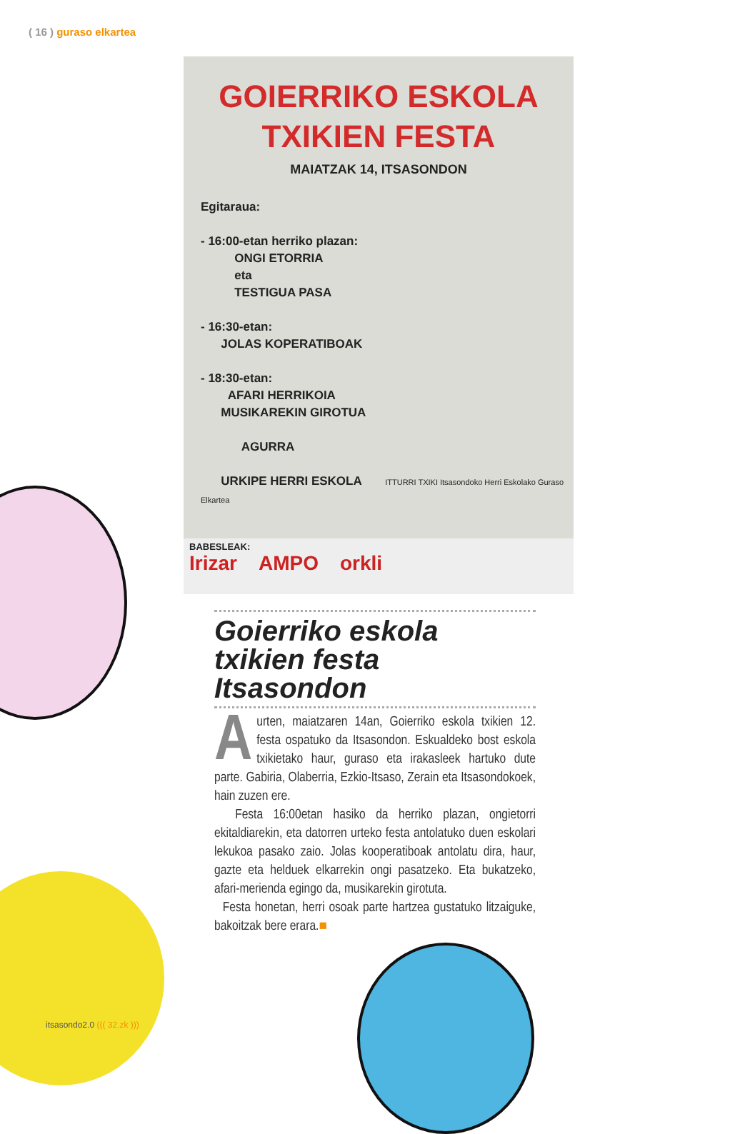( 16 ) guraso elkartea
GOIERRIKO ESKOLA
TXIKIEN FESTA
MAIATZAK 14, ITSASONDON
Egitaraua:
- 16:00-etan herriko plazan:
ONGI ETORRIA
eta
TESTIGUA PASA
- 16:30-etan:
JOLAS KOPERATIBOAK
- 18:30-etan:
AFARI HERRIKOIA
MUSIKAREKIN GIROTUA
AGURRA
URKIPE HERRI ESKOLA ITTURRI TXIKI Itsasondoko Herri Eskolako Guraso Elkartea
BABESLEAK:
Irizar AMPO orkli
Goierriko eskola txikien festa Itsasondon
Aurten, maiatzaren 14an, Goierriko eskola txikien 12. festa ospatuko da Itsasondon. Eskualdeko bost eskola txikietako haur, guraso eta irakasleek hartuko dute parte. Gabiria, Olaberria, Ezkio-Itsaso, Zerain eta Itsasondokoek, hain zuzen ere.
Festa 16:00etan hasiko da herriko plazan, ongietorri ekitaldiarekin, eta datorren urteko festa antolatuko duen eskolari lekukoa pasako zaio. Jolas kooperatiboak antolatu dira, haur, gazte eta helduek elkarrekin ongi pasatzeko. Eta bukatzeko, afari-merienda egingo da, musikarekin girotuta.
Festa honetan, herri osoak parte hartzea gustatuko litzaiguke, bakoitzak bere erara.■
itsasondo2.0 ((( 32.zk )))